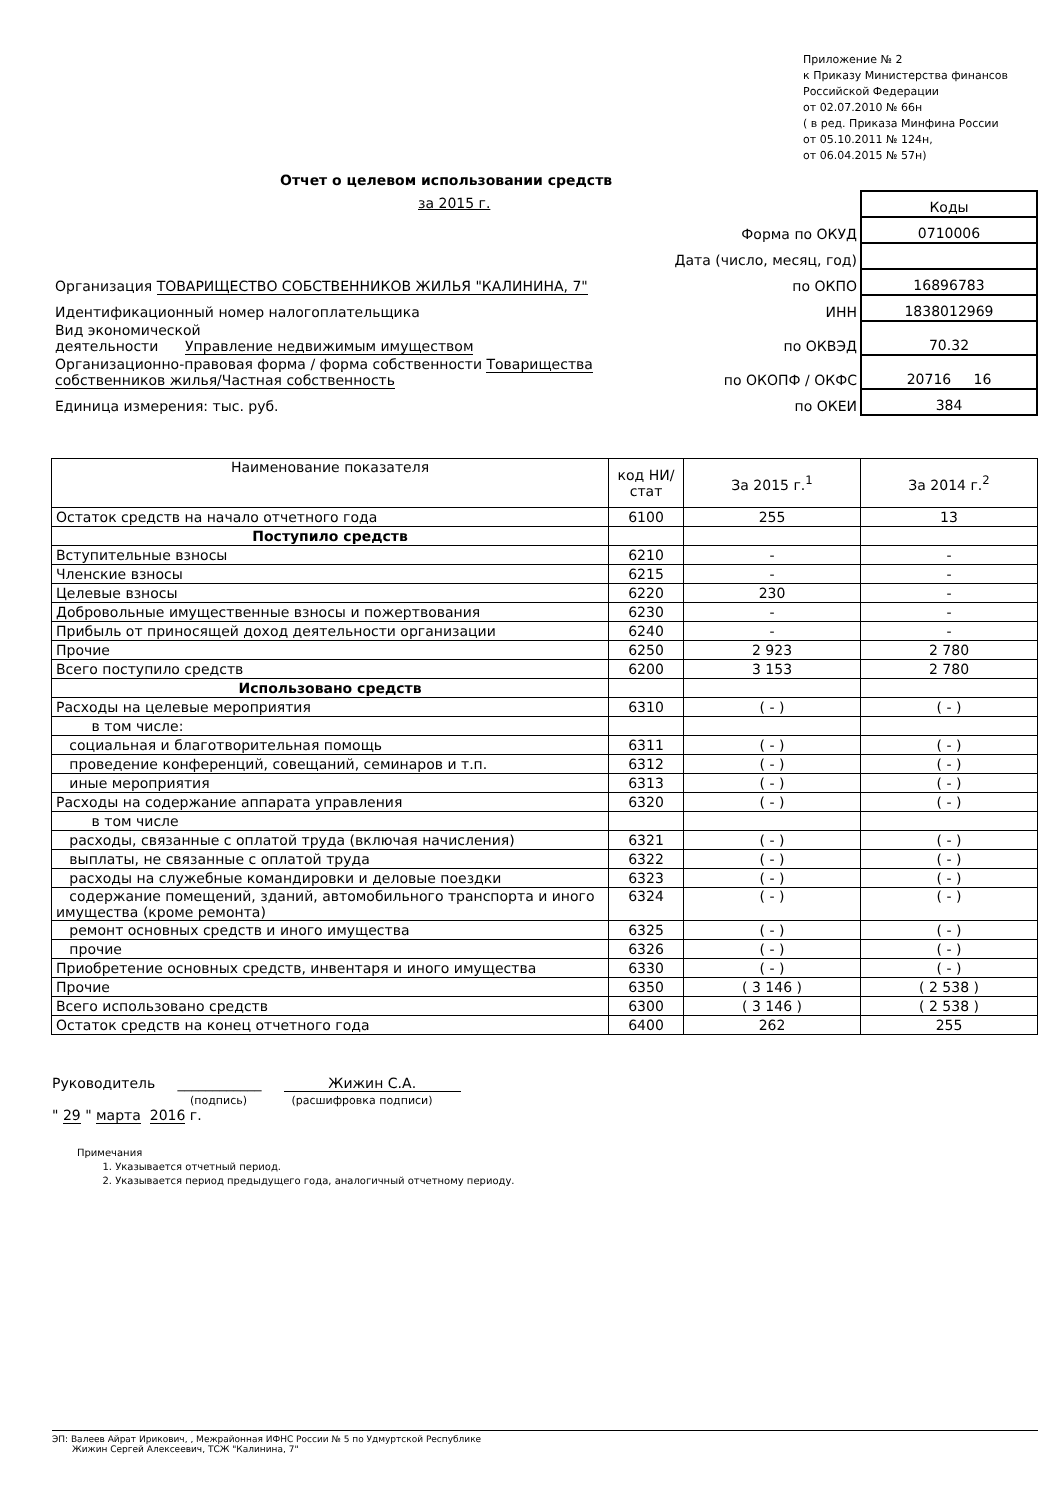Приложение № 2
к Приказу Министерства финансов
Российской Федерации
от 02.07.2010 № 66н
( в ред. Приказа Минфина России
от 05.10.2011 № 124н,
от 06.04.2015 № 57н)
Отчет о целевом использовании средств
за 2015 г.
| | | Коды |
| | Форма по ОКУД | 0710006 |
| | Дата (число, месяц, год) | |
| Организация ТОВАРИЩЕСТВО СОБСТВЕННИКОВ ЖИЛЬЯ "КАЛИНИНА, 7" | по ОКПО | 16896783 |
| Идентификационный номер налогоплательщика | ИНН | 1838012969 |
| Вид экономической деятельности Управление недвижимым имуществом | по ОКВЭД | 70.32 |
| Организационно-правовая форма / форма собственности Товарищества собственников жилья/Частная собственность | по ОКОПФ / ОКФС | 20716 16 |
| Единица измерения: тыс. руб. | по ОКЕИ | 384 |
| Наименование показателя | код НИ/ стат | За 2015 г.<sup>1</sup> | За 2014 г.<sup>2</sup> |
| --- | --- | --- | --- |
| Остаток средств на начало отчетного года | 6100 | 255 | 13 |
| Поступило средств | | | |
| Вступительные взносы | 6210 | - | - |
| Членские взносы | 6215 | - | - |
| Целевые взносы | 6220 | 230 | - |
| Добровольные имущественные взносы и пожертвования | 6230 | - | - |
| Прибыль от приносящей доход деятельности организации | 6240 | - | - |
| Прочие | 6250 | 2 923 | 2 780 |
| Всего поступило средств | 6200 | 3 153 | 2 780 |
| Использовано средств | | | |
| Расходы на целевые мероприятия | 6310 | ( - ) | ( - ) |
| в том числе: | | | |
| социальная и благотворительная помощь | 6311 | ( - ) | ( - ) |
| проведение конференций, совещаний, семинаров и т.п. | 6312 | ( - ) | ( - ) |
| иные мероприятия | 6313 | ( - ) | ( - ) |
| Расходы на содержание аппарата управления | 6320 | ( - ) | ( - ) |
| в том числе | | | |
| расходы, связанные с оплатой труда (включая начисления) | 6321 | ( - ) | ( - ) |
| выплаты, не связанные с оплатой труда | 6322 | ( - ) | ( - ) |
| расходы на служебные командировки и деловые поездки | 6323 | ( - ) | ( - ) |
| содержание помещений, зданий, автомобильного транспорта и иного имущества (кроме ремонта) | 6324 | ( - ) | ( - ) |
| ремонт основных средств и иного имущества | 6325 | ( - ) | ( - ) |
| прочие | 6326 | ( - ) | ( - ) |
| Приобретение основных средств, инвентаря и иного имущества | 6330 | ( - ) | ( - ) |
| Прочие | 6350 | ( 3 146 ) | ( 2 538 ) |
| Всего использовано средств | 6300 | ( 3 146 ) | ( 2 538 ) |
| Остаток средств на конец отчетного года | 6400 | 262 | 255 |
Руководитель ____________ Жижин С.А.
(подпись) (расшифровка подписи)
" 29 " марта 2016 г.
Примечания
1. Указывается отчетный период.
2. Указывается период предыдущего года, аналогичный отчетному периоду.
ЭП: Валеев Айрат Ирикович, , Межрайонная ИФНС России № 5 по Удмуртской Республике
Жижин Сергей Алексеевич, ТСЖ "Калинина, 7"